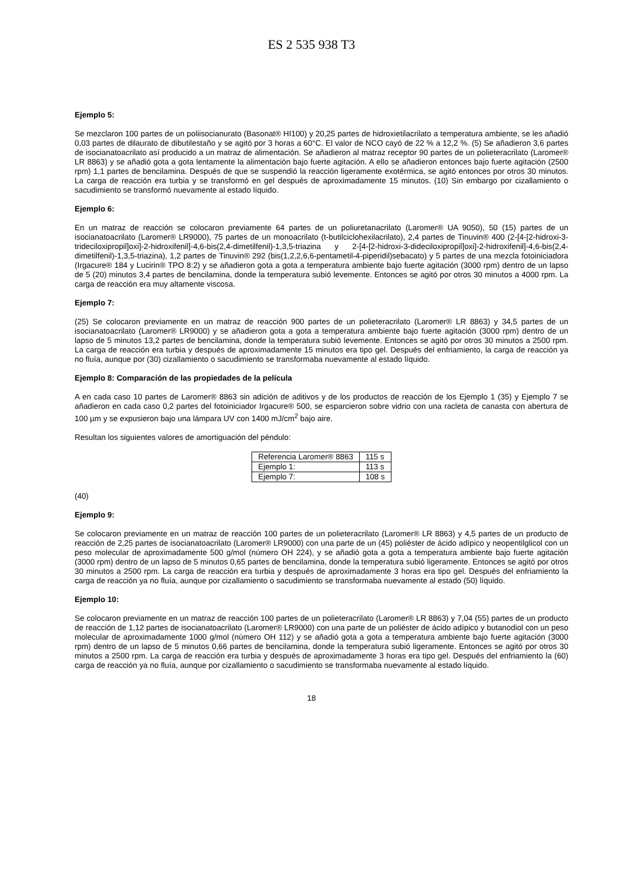ES 2 535 938 T3
Ejemplo 5:
Se mezclaron 100 partes de un poliisocianurato (Basonat® HI100) y 20,25 partes de hidroxietilacrilato a temperatura ambiente, se les añadió 0,03 partes de dilaurato de dibutilestaño y se agitó por 3 horas a 60°C. El valor de NCO cayó de 22 % a 12,2 %. (5) Se añadieron 3,6 partes de isocianatoacrilato así producido a un matraz de alimentación. Se añadieron al matraz receptor 90 partes de un polieteracrilato (Laromer® LR 8863) y se añadió gota a gota lentamente la alimentación bajo fuerte agitación. A ello se añadieron entonces bajo fuerte agitación (2500 rpm) 1,1 partes de bencilamina. Después de que se suspendió la reacción ligeramente exotérmica, se agitó entonces por otros 30 minutos. La carga de reacción era turbia y se transformó en gel después de aproximadamente 15 minutos. (10) Sin embargo por cizallamiento o sacudimiento se transformó nuevamente al estado líquido.
Ejemplo 6:
En un matraz de reacción se colocaron previamente 64 partes de un poliuretanacrilato (Laromer® UA 9050), 50 (15) partes de un isocianatoacrilato (Laromer® LR9000), 75 partes de un monoacrilato (t-butilciclohexilacrilato), 2,4 partes de Tinuvin® 400 (2-[4-[2-hidroxi-3-trideciloxipropil]oxi]-2-hidroxifenil]-4,6-bis(2,4-dimetilfenil)-1,3,5-triazina y 2-[4-[2-hidroxi-3-dideciloxipropil]oxi]-2-hidroxifenil]-4,6-bis(2,4-dimetilfenil)-1,3,5-triazina), 1,2 partes de Tinuvin® 292 (bis(1,2,2,6,6-pentametil-4-piperidil)sebacato) y 5 partes de una mezcla fotoiniciadora (Irgacure® 184 y Lucirin® TPO 8:2) y se añadieron gota a gota a temperatura ambiente bajo fuerte agitación (3000 rpm) dentro de un lapso de 5 (20) minutos 3,4 partes de bencilamina, donde la temperatura subió levemente. Entonces se agitó por otros 30 minutos a 4000 rpm. La carga de reacción era muy altamente viscosa.
Ejemplo 7:
(25) Se colocaron previamente en un matraz de reacción 900 partes de un polieteracrilato (Laromer® LR 8863) y 34,5 partes de un isocianatoacrilato (Laromer® LR9000) y se añadieron gota a gota a temperatura ambiente bajo fuerte agitación (3000 rpm) dentro de un lapso de 5 minutos 13,2 partes de bencilamina, donde la temperatura subió levemente. Entonces se agitó por otros 30 minutos a 2500 rpm. La carga de reacción era turbia y después de aproximadamente 15 minutos era tipo gel. Después del enfriamiento, la carga de reacción ya no fluía, aunque por (30) cizallamiento o sacudimiento se transformaba nuevamente al estado líquido.
Ejemplo 8: Comparación de las propiedades de la película
A en cada caso 10 partes de Laromer® 8863 sin adición de aditivos y de los productos de reacción de los Ejemplo 1 (35) y Ejemplo 7 se añadieron en cada caso 0,2 partes del fotoiniciador Irgacure® 500, se esparcieron sobre vidrio con una racleta de canasta con abertura de 100 µm y se expusieron bajo una lámpara UV con 1400 mJ/cm<sup>2</sup> bajo aire.
Resultan los siguientes valores de amortiguación del péndulo:
| Referencia Laromer® 8863 | 115 s |
| Ejemplo 1: | 113 s |
| Ejemplo 7: | 108 s |
(40)
Ejemplo 9:
Se colocaron previamente en un matraz de reacción 100 partes de un polieteracrilato (Laromer® LR 8863) y 4,5 partes de un producto de reacción de 2,25 partes de isocianatoacrilato (Laromer® LR9000) con una parte de un (45) poliéster de ácido adípico y neopentilglicol con un peso molecular de aproximadamente 500 g/mol (número OH 224), y se añadió gota a gota a temperatura ambiente bajo fuerte agitación (3000 rpm) dentro de un lapso de 5 minutos 0,65 partes de bencilamina, donde la temperatura subió ligeramente. Entonces se agitó por otros 30 minutos a 2500 rpm. La carga de reacción era turbia y después de aproximadamente 3 horas era tipo gel. Después del enfriamiento la carga de reacción ya no fluía, aunque por cizallamiento o sacudimiento se transformaba nuevamente al estado (50) líquido.
Ejemplo 10:
Se colocaron previamente en un matraz de reacción 100 partes de un polieteracrilato (Laromer® LR 8863) y 7,04 (55) partes de un producto de reacción de 1,12 partes de isocianatoacrilato (Laromer® LR9000) con una parte de un poliéster de ácido adípico y butanodiol con un peso molecular de aproximadamente 1000 g/mol (número OH 112) y se añadió gota a gota a temperatura ambiente bajo fuerte agitación (3000 rpm) dentro de un lapso de 5 minutos 0,66 partes de bencilamina, donde la temperatura subió ligeramente. Entonces se agitó por otros 30 minutos a 2500 rpm. La carga de reacción era turbia y después de aproximadamente 3 horas era tipo gel. Después del enfriamiento la (60) carga de reacción ya no fluía, aunque por cizallamiento o sacudimiento se transformaba nuevamente al estado líquido.
18